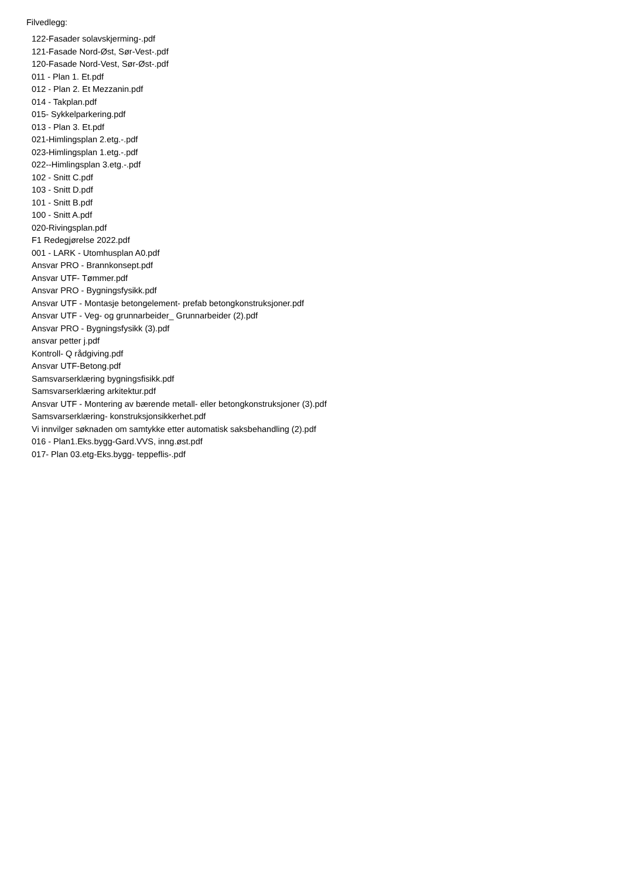Filvedlegg:
122-Fasader solavskjerming-.pdf
121-Fasade Nord-Øst, Sør-Vest-.pdf
120-Fasade Nord-Vest, Sør-Øst-.pdf
011 - Plan 1. Et.pdf
012 - Plan 2. Et Mezzanin.pdf
014 - Takplan.pdf
015- Sykkelparkering.pdf
013 - Plan 3. Et.pdf
021-Himlingsplan 2.etg.-.pdf
023-Himlingsplan 1.etg.-.pdf
022--Himlingsplan 3.etg.-.pdf
102 - Snitt C.pdf
103 - Snitt D.pdf
101 - Snitt B.pdf
100 - Snitt A.pdf
020-Rivingsplan.pdf
F1 Redegjørelse 2022.pdf
001 - LARK - Utomhusplan A0.pdf
Ansvar PRO - Brannkonsept.pdf
Ansvar UTF- Tømmer.pdf
Ansvar PRO - Bygningsfysikk.pdf
Ansvar UTF - Montasje betongelement- prefab betongkonstruksjoner.pdf
Ansvar UTF - Veg- og grunnarbeider_ Grunnarbeider (2).pdf
Ansvar PRO - Bygningsfysikk (3).pdf
ansvar petter j.pdf
Kontroll- Q rådgiving.pdf
Ansvar UTF-Betong.pdf
Samsvarserklæring bygningsfisikk.pdf
Samsvarserklæring arkitektur.pdf
Ansvar UTF - Montering av bærende metall- eller betongkonstruksjoner (3).pdf
Samsvarserklæring- konstruksjonsikkerhet.pdf
Vi innvilger søknaden om samtykke etter automatisk saksbehandling (2).pdf
016 - Plan1.Eks.bygg-Gard.VVS, inng.øst.pdf
017- Plan 03.etg-Eks.bygg- teppeflis-.pdf